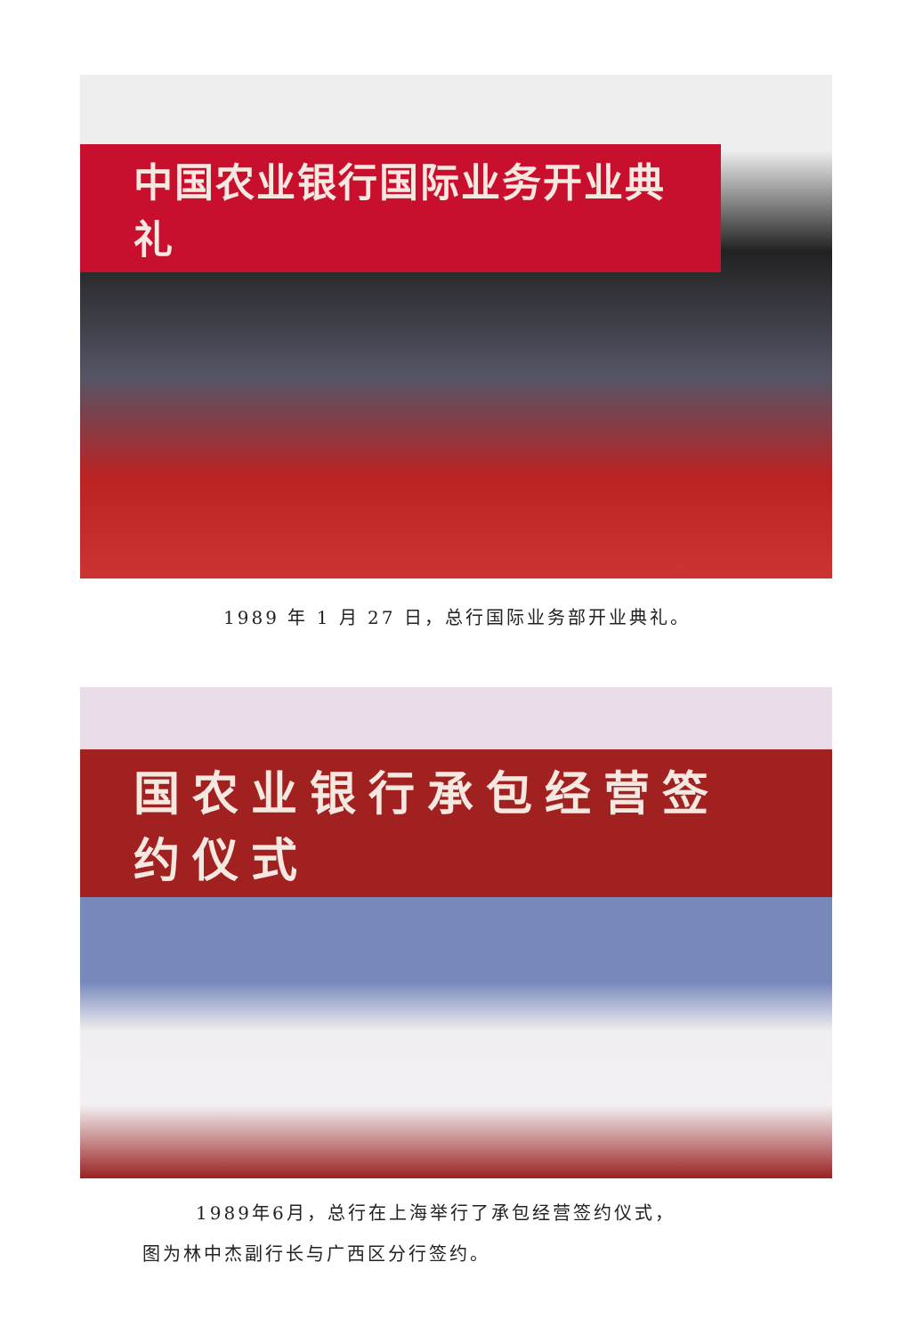中国农业银行国际业务开业典礼
1989 年 1 月 27 日，总行国际业务部开业典礼。
国农业银行承包经营签约仪式
1989年6月，总行在上海举行了承包经营签约仪式，
图为林中杰副行长与广西区分行签约。